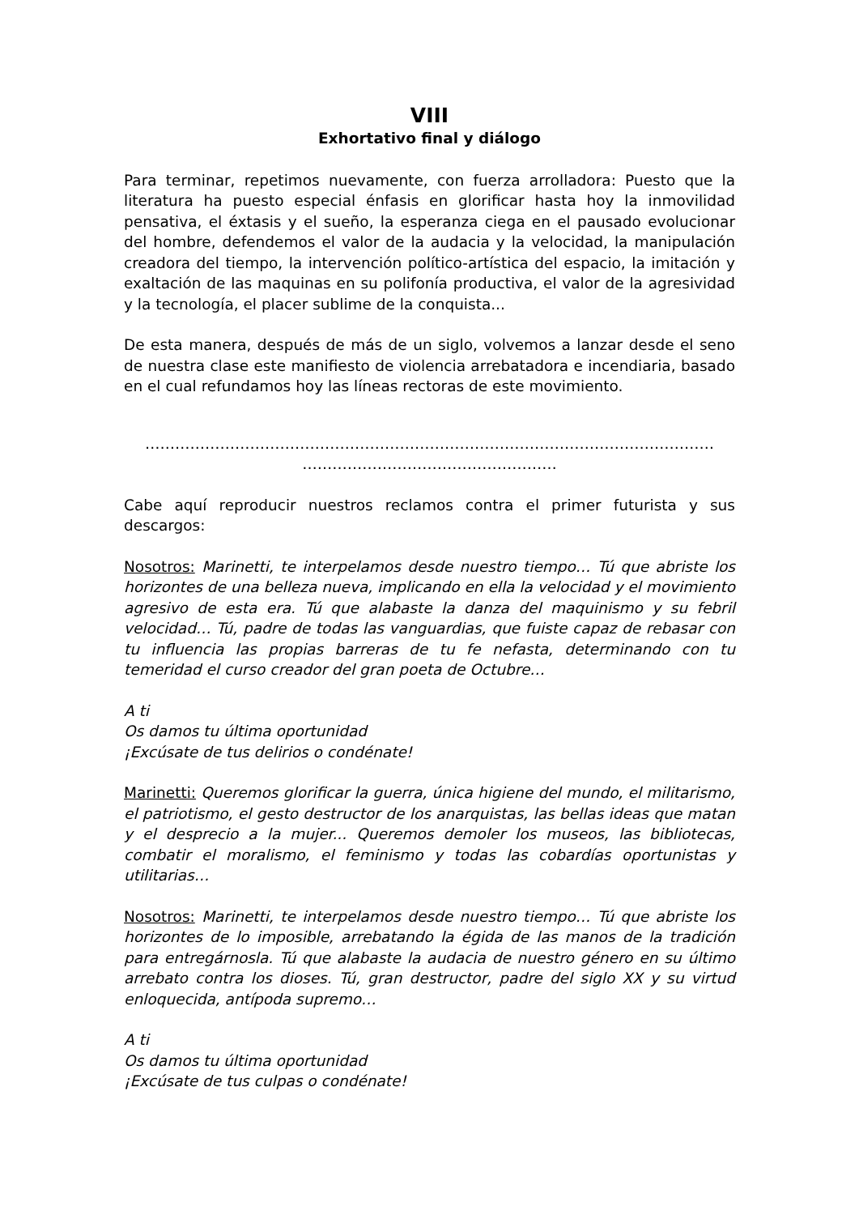VIII
Exhortativo final y diálogo
Para terminar, repetimos nuevamente, con fuerza arrolladora: Puesto que la literatura ha puesto especial énfasis en glorificar hasta hoy la inmovilidad pensativa, el éxtasis y el sueño, la esperanza ciega en el pausado evolucionar del hombre, defendemos el valor de la audacia y la velocidad, la manipulación creadora del tiempo, la intervención político-artística del espacio, la imitación y exaltación de las maquinas en su polifonía productiva, el valor de la agresividad y la tecnología, el placer sublime de la conquista...
De esta manera, después de más de un siglo, volvemos a lanzar desde el seno de nuestra clase este manifiesto de violencia arrebatadora e incendiaria, basado en el cual refundamos hoy las líneas rectoras de este movimiento.
……………………………………………………………………………………………………
……………………………………………
Cabe aquí reproducir nuestros reclamos contra el primer futurista y sus descargos:
Nosotros: Marinetti, te interpelamos desde nuestro tiempo… Tú que abriste los horizontes de una belleza nueva, implicando en ella la velocidad y el movimiento agresivo de esta era. Tú que alabaste la danza del maquinismo y su febril velocidad… Tú, padre de todas las vanguardias, que fuiste capaz de rebasar con tu influencia las propias barreras de tu fe nefasta, determinando con tu temeridad el curso creador del gran poeta de Octubre…
A ti
Os damos tu última oportunidad
¡Excúsate de tus delirios o condénate!
Marinetti: Queremos glorificar la guerra, única higiene del mundo, el militarismo, el patriotismo, el gesto destructor de los anarquistas, las bellas ideas que matan y el desprecio a la mujer... Queremos demoler los museos, las bibliotecas, combatir el moralismo, el feminismo y todas las cobardías oportunistas y utilitarias…
Nosotros: Marinetti, te interpelamos desde nuestro tiempo… Tú que abriste los horizontes de lo imposible, arrebatando la égida de las manos de la tradición para entregárnosla. Tú que alabaste la audacia de nuestro género en su último arrebato contra los dioses. Tú, gran destructor, padre del siglo XX y su virtud enloquecida, antípoda supremo…
A ti
Os damos tu última oportunidad
¡Excúsate de tus culpas o condénate!